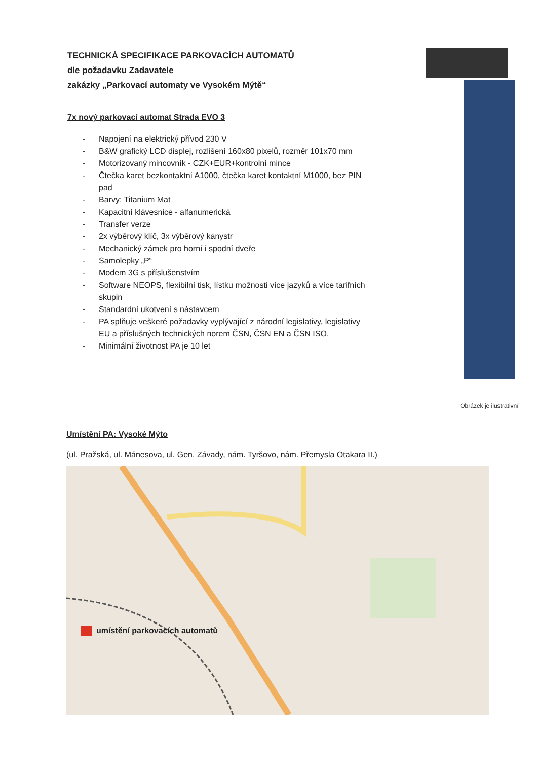TECHNICKÁ SPECIFIKACE PARKOVACÍCH AUTOMATŮ
dle požadavku Zadavatele
zakázky „Parkovací automaty ve Vysokém Mýtě“
7x nový parkovací automat Strada EVO 3
- Napojení na elektrický přívod 230 V
- B&W grafický LCD displej, rozlišení 160x80 pixelů, rozměr 101x70 mm
- Motorizovaný mincovník - CZK+EUR+kontrolní mince
- Čtečka karet bezkontaktní A1000, čtečka karet kontaktní M1000, bez PIN pad
- Barvy: Titanium Mat
- Kapacitní klávesnice - alfanumerická
- Transfer verze
- 2x výběrový klíč, 3x výběrový kanystr
- Mechanický zámek pro horní i spodní dveře
- Samolepky „P“
- Modem 3G s příslušenstvím
- Software NEOPS, flexibilní tisk, lístku možnosti více jazyků a více tarifních skupin
- Standardní ukotvení s nástavcem
- PA splňuje veškeré požadavky vyplývající z národní legislativy, legislativy EU a příslušných technických norem ČSN, ČSN EN a ČSN ISO.
- Minimální životnost PA je 10 let
Obrázek je ilustrativní
Umístění PA: Vysoké Mýto
(ul. Pražská, ul. Mánesova, ul. Gen. Závady, nám. Tyršovo, nám. Přemysla Otakara II.)
umístění parkovacích automatů